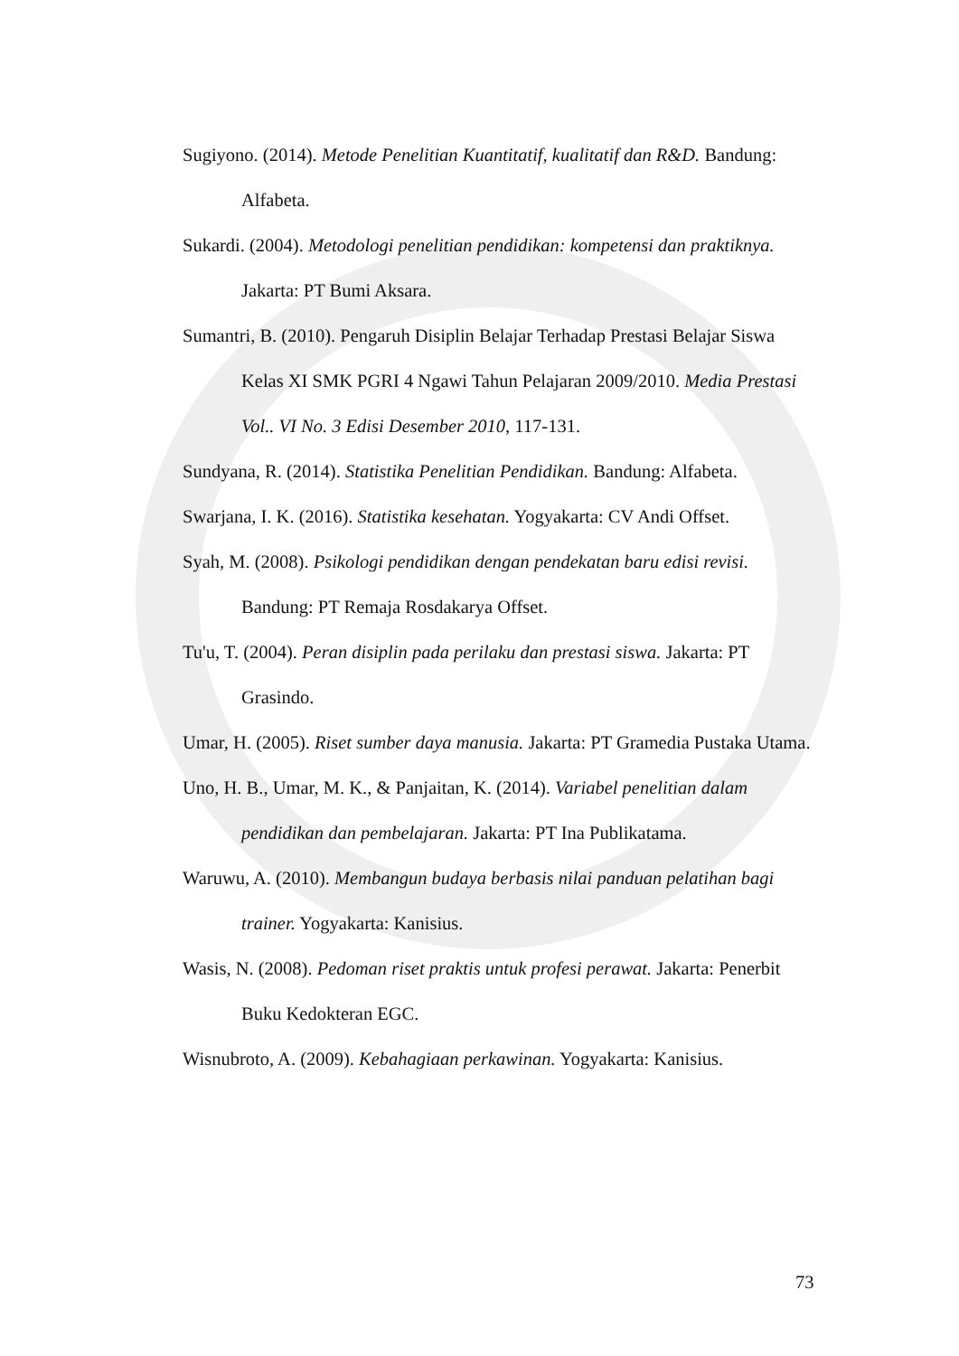Sugiyono. (2014). Metode Penelitian Kuantitatif, kualitatif dan R&D. Bandung: Alfabeta.
Sukardi. (2004). Metodologi penelitian pendidikan: kompetensi dan praktiknya. Jakarta: PT Bumi Aksara.
Sumantri, B. (2010). Pengaruh Disiplin Belajar Terhadap Prestasi Belajar Siswa Kelas XI SMK PGRI 4 Ngawi Tahun Pelajaran 2009/2010. Media Prestasi Vol.. VI No. 3 Edisi Desember 2010, 117-131.
Sundyana, R. (2014). Statistika Penelitian Pendidikan. Bandung: Alfabeta.
Swarjana, I. K. (2016). Statistika kesehatan. Yogyakarta: CV Andi Offset.
Syah, M. (2008). Psikologi pendidikan dengan pendekatan baru edisi revisi. Bandung: PT Remaja Rosdakarya Offset.
Tu'u, T. (2004). Peran disiplin pada perilaku dan prestasi siswa. Jakarta: PT Grasindo.
Umar, H. (2005). Riset sumber daya manusia. Jakarta: PT Gramedia Pustaka Utama.
Uno, H. B., Umar, M. K., & Panjaitan, K. (2014). Variabel penelitian dalam pendidikan dan pembelajaran. Jakarta: PT Ina Publikatama.
Waruwu, A. (2010). Membangun budaya berbasis nilai panduan pelatihan bagi trainer. Yogyakarta: Kanisius.
Wasis, N. (2008). Pedoman riset praktis untuk profesi perawat. Jakarta: Penerbit Buku Kedokteran EGC.
Wisnubroto, A. (2009). Kebahagiaan perkawinan. Yogyakarta: Kanisius.
73